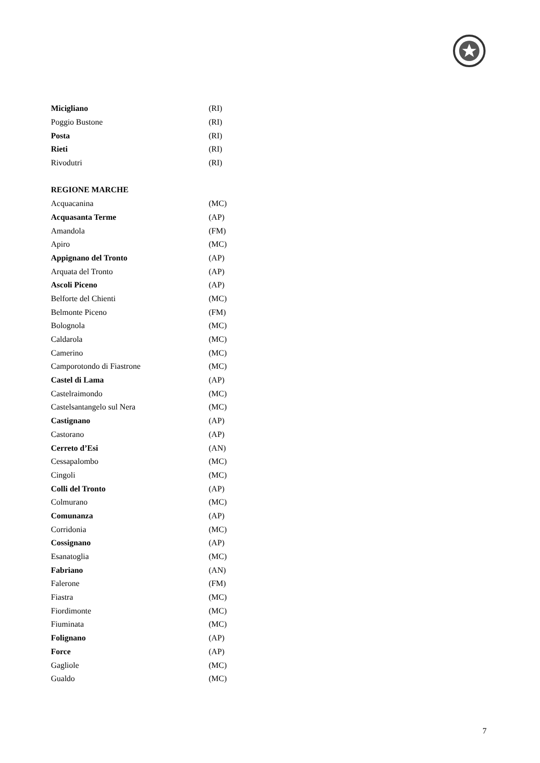| Micigliano | (RI) |
| Poggio Bustone | (RI) |
| Posta | (RI) |
| Rieti | (RI) |
| Rivodutri | (RI) |
| REGIONE MARCHE | |
| Acquacanina | (MC) |
| Acquasanta Terme | (AP) |
| Amandola | (FM) |
| Apiro | (MC) |
| Appignano del Tronto | (AP) |
| Arquata del Tronto | (AP) |
| Ascoli Piceno | (AP) |
| Belforte del Chienti | (MC) |
| Belmonte Piceno | (FM) |
| Bolognola | (MC) |
| Caldarola | (MC) |
| Camerino | (MC) |
| Camporotondo di Fiastrone | (MC) |
| Castel di Lama | (AP) |
| Castelraimondo | (MC) |
| Castelsantangelo sul Nera | (MC) |
| Castignano | (AP) |
| Castorano | (AP) |
| Cerreto d’Esi | (AN) |
| Cessapalombo | (MC) |
| Cingoli | (MC) |
| Colli del Tronto | (AP) |
| Colmurano | (MC) |
| Comunanza | (AP) |
| Corridonia | (MC) |
| Cossignano | (AP) |
| Esanatoglia | (MC) |
| Fabriano | (AN) |
| Falerone | (FM) |
| Fiastra | (MC) |
| Fiordimonte | (MC) |
| Fiuminata | (MC) |
| Folignano | (AP) |
| Force | (AP) |
| Gagliole | (MC) |
| Gualdo | (MC) |
7